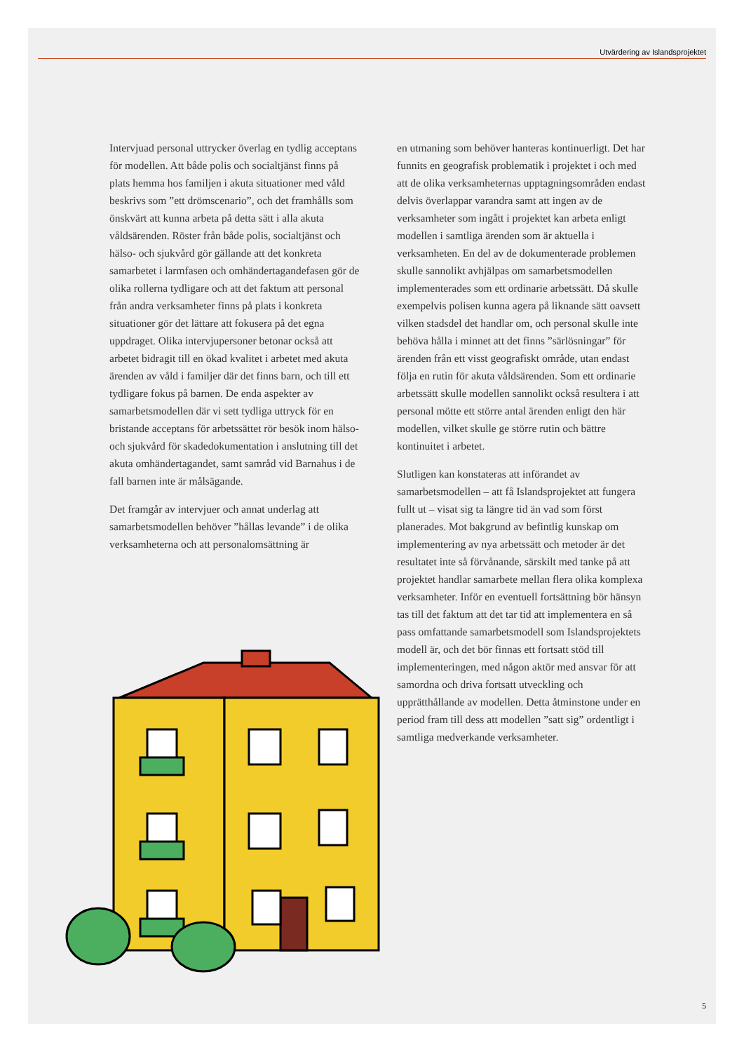Utvärdering av Islandsprojektet
Intervjuad personal uttrycker överlag en tydlig acceptans för modellen. Att både polis och socialtjänst finns på plats hemma hos familjen i akuta situationer med våld beskrivs som ”ett drömscenario”, och det framhålls som önskvärt att kunna arbeta på detta sätt i alla akuta våldsärenden. Röster från både polis, socialtjänst och hälso- och sjukvård gör gällande att det konkreta samarbetet i larmfasen och omhändertagandefasen gör de olika rollerna tydligare och att det faktum att personal från andra verksamheter finns på plats i konkreta situationer gör det lättare att fokusera på det egna uppdraget. Olika intervjupersoner betonar också att arbetet bidragit till en ökad kvalitet i arbetet med akuta ärenden av våld i familjer där det finns barn, och till ett tydligare fokus på barnen. De enda aspekter av samarbetsmodellen där vi sett tydliga uttryck för en bristande acceptans för arbetssättet rör besök inom hälso- och sjukvård för skadedokumentation i anslutning till det akuta omhändertagandet, samt samråd vid Barnahus i de fall barnen inte är målsägande.
Det framgår av intervjuer och annat underlag att samarbetsmodellen behöver ”hållas levande” i de olika verksamheterna och att personalomsättning är
en utmaning som behöver hanteras kontinuerligt. Det har funnits en geografisk problematik i projektet i och med att de olika verksamheternas upptagningsområden endast delvis överlappar varandra samt att ingen av de verksamheter som ingått i projektet kan arbeta enligt modellen i samtliga ärenden som är aktuella i verksamheten. En del av de dokumenterade problemen skulle sannolikt avhjälpas om samarbetsmodellen implementerades som ett ordinarie arbetssätt. Då skulle exempelvis polisen kunna agera på liknande sätt oavsett vilken stadsdel det handlar om, och personal skulle inte behöva hålla i minnet att det finns ”särlösningar” för ärenden från ett visst geografiskt område, utan endast följa en rutin för akuta våldsärenden. Som ett ordinarie arbetssätt skulle modellen sannolikt också resultera i att personal mötte ett större antal ärenden enligt den här modellen, vilket skulle ge större rutin och bättre kontinuitet i arbetet.
Slutligen kan konstateras att införandet av samarbetsmodellen – att få Islandsprojektet att fungera fullt ut – visat sig ta längre tid än vad som först planerades. Mot bakgrund av befintlig kunskap om implementering av nya arbetssätt och metoder är det resultatet inte så förvånande, särskilt med tanke på att projektet handlar samarbete mellan flera olika komplexa verksamheter. Inför en eventuell fortsättning bör hänsyn tas till det faktum att det tar tid att implementera en så pass omfattande samarbetsmodell som Islandsprojektets modell är, och det bör finnas ett fortsatt stöd till implementeringen, med någon aktör med ansvar för att samordna och driva fortsatt utveckling och upprätthållande av modellen. Detta åtminstone under en period fram till dess att modellen ”satt sig” ordentligt i samtliga medverkande verksamheter.
5